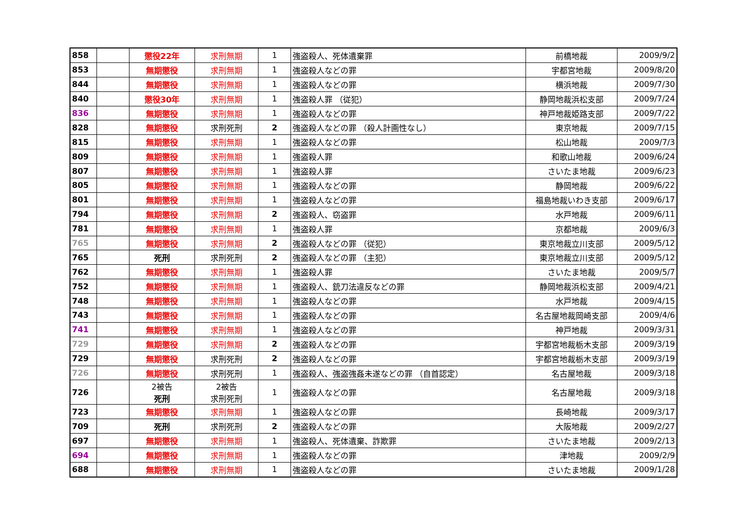| 858 | | 懲役22年 | 求刑無期 | 1 | 強盗殺人、死体遺棄罪 | 前橋地裁 | 2009/9/2 |
| 853 | | 無期懲役 | 求刑無期 | 1 | 強盗殺人などの罪 | 宇都宮地裁 | 2009/8/20 |
| 844 | | 無期懲役 | 求刑無期 | 1 | 強盗殺人などの罪 | 横浜地裁 | 2009/7/30 |
| 840 | | 懲役30年 | 求刑無期 | 1 | 強盗殺人罪 （従犯） | 静岡地裁浜松支部 | 2009/7/24 |
| 836 | | 無期懲役 | 求刑無期 | 1 | 強盗殺人などの罪 | 神戸地裁姫路支部 | 2009/7/22 |
| 828 | | 無期懲役 | 求刑死刑 | 2 | 強盗殺人などの罪 （殺人計画性なし） | 東京地裁 | 2009/7/15 |
| 815 | | 無期懲役 | 求刑無期 | 1 | 強盗殺人などの罪 | 松山地裁 | 2009/7/3 |
| 809 | | 無期懲役 | 求刑無期 | 1 | 強盗殺人罪 | 和歌山地裁 | 2009/6/24 |
| 807 | | 無期懲役 | 求刑無期 | 1 | 強盗殺人罪 | さいたま地裁 | 2009/6/23 |
| 805 | | 無期懲役 | 求刑無期 | 1 | 強盗殺人などの罪 | 静岡地裁 | 2009/6/22 |
| 801 | | 無期懲役 | 求刑無期 | 1 | 強盗殺人などの罪 | 福島地裁いわき支部 | 2009/6/17 |
| 794 | | 無期懲役 | 求刑無期 | 2 | 強盗殺人、窃盗罪 | 水戸地裁 | 2009/6/11 |
| 781 | | 無期懲役 | 求刑無期 | 1 | 強盗殺人罪 | 京都地裁 | 2009/6/3 |
| 765 | | 無期懲役 | 求刑無期 | 2 | 強盗殺人などの罪 （従犯） | 東京地裁立川支部 | 2009/5/12 |
| 765 | | 死刑 | 求刑死刑 | 2 | 強盗殺人などの罪 （主犯） | 東京地裁立川支部 | 2009/5/12 |
| 762 | | 無期懲役 | 求刑無期 | 1 | 強盗殺人罪 | さいたま地裁 | 2009/5/7 |
| 752 | | 無期懲役 | 求刑無期 | 1 | 強盗殺人、銃刀法違反などの罪 | 静岡地裁浜松支部 | 2009/4/21 |
| 748 | | 無期懲役 | 求刑無期 | 1 | 強盗殺人などの罪 | 水戸地裁 | 2009/4/15 |
| 743 | | 無期懲役 | 求刑無期 | 1 | 強盗殺人などの罪 | 名古屋地裁岡崎支部 | 2009/4/6 |
| 741 | | 無期懲役 | 求刑無期 | 1 | 強盗殺人などの罪 | 神戸地裁 | 2009/3/31 |
| 729 | | 無期懲役 | 求刑無期 | 2 | 強盗殺人などの罪 | 宇都宮地裁栃木支部 | 2009/3/19 |
| 729 | | 無期懲役 | 求刑死刑 | 2 | 強盗殺人などの罪 | 宇都宮地裁栃木支部 | 2009/3/19 |
| 726 | | 無期懲役 | 求刑死刑 | 1 | 強盗殺人、強盗強姦未遂などの罪 （自首認定） | 名古屋地裁 | 2009/3/18 |
| 726 | | 2被告 死刑 | 2被告 求刑死刑 | 1 | 強盗殺人などの罪 | 名古屋地裁 | 2009/3/18 |
| 723 | | 無期懲役 | 求刑無期 | 1 | 強盗殺人などの罪 | 長崎地裁 | 2009/3/17 |
| 709 | | 死刑 | 求刑死刑 | 2 | 強盗殺人などの罪 | 大阪地裁 | 2009/2/27 |
| 697 | | 無期懲役 | 求刑無期 | 1 | 強盗殺人、死体遺棄、詐欺罪 | さいたま地裁 | 2009/2/13 |
| 694 | | 無期懲役 | 求刑無期 | 1 | 強盗殺人などの罪 | 津地裁 | 2009/2/9 |
| 688 | | 無期懲役 | 求刑無期 | 1 | 強盗殺人などの罪 | さいたま地裁 | 2009/1/28 |